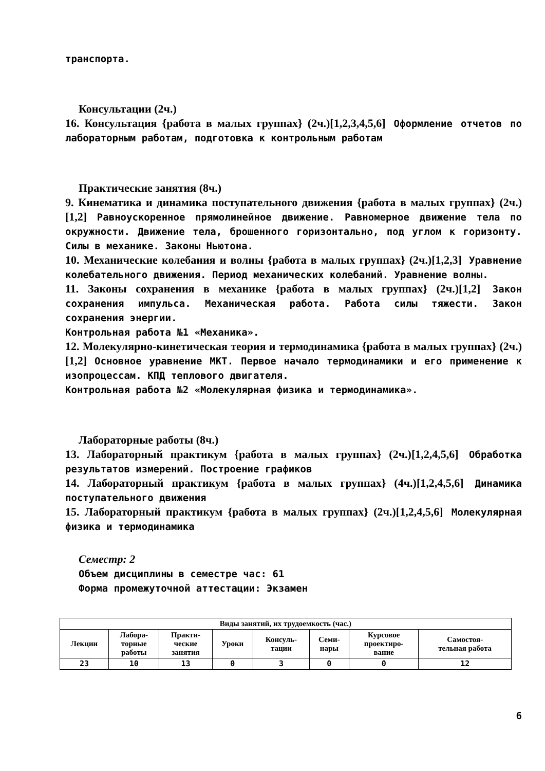транспорта.
Консультации (2ч.)
16. Консультация {работа в малых группах} (2ч.)[1,2,3,4,5,6] Оформление отчетов по лабораторным работам, подготовка к контрольным работам
Практические занятия (8ч.)
9. Кинематика и динамика поступательного движения {работа в малых группах} (2ч.)[1,2] Равноускоренное прямолинейное движение. Равномерное движение тела по окружности. Движение тела, брошенного горизонтально, под углом к горизонту. Силы в механике. Законы Ньютона.
10. Механические колебания и волны {работа в малых группах} (2ч.)[1,2,3] Уравнение колебательного движения. Период механических колебаний. Уравнение волны.
11. Законы сохранения в механике {работа в малых группах} (2ч.)[1,2] Закон сохранения импульса. Механическая работа. Работа силы тяжести. Закон сохранения энергии.
Контрольная работа №1 «Механика».
12. Молекулярно-кинетическая теория и термодинамика {работа в малых группах} (2ч.)[1,2] Основное уравнение МКТ. Первое начало термодинамики и его применение к изопроцессам. КПД теплового двигателя.
Контрольная работа №2 «Молекулярная физика и термодинамика».
Лабораторные работы (8ч.)
13. Лабораторный практикум {работа в малых группах} (2ч.)[1,2,4,5,6] Обработка результатов измерений. Построение графиков
14. Лабораторный практикум {работа в малых группах} (4ч.)[1,2,4,5,6] Динамика поступательного движения
15. Лабораторный практикум {работа в малых группах} (2ч.)[1,2,4,5,6] Молекулярная физика и термодинамика
Семестр: 2
Объем дисциплины в семестре час: 61
Форма промежуточной аттестации: Экзамен
| Виды занятий, их трудоемкость (час.) | | | | | | | |
| --- | --- | --- | --- | --- | --- | --- | --- |
| Лекции | Лабора- торные работы | Практи- ческие занятия | Уроки | Консуль- тации | Семи- нары | Курсовое проектиро- вание | Самостоя- тельная работа |
| 23 | 10 | 13 | 0 | 3 | 0 | 0 | 12 |
6